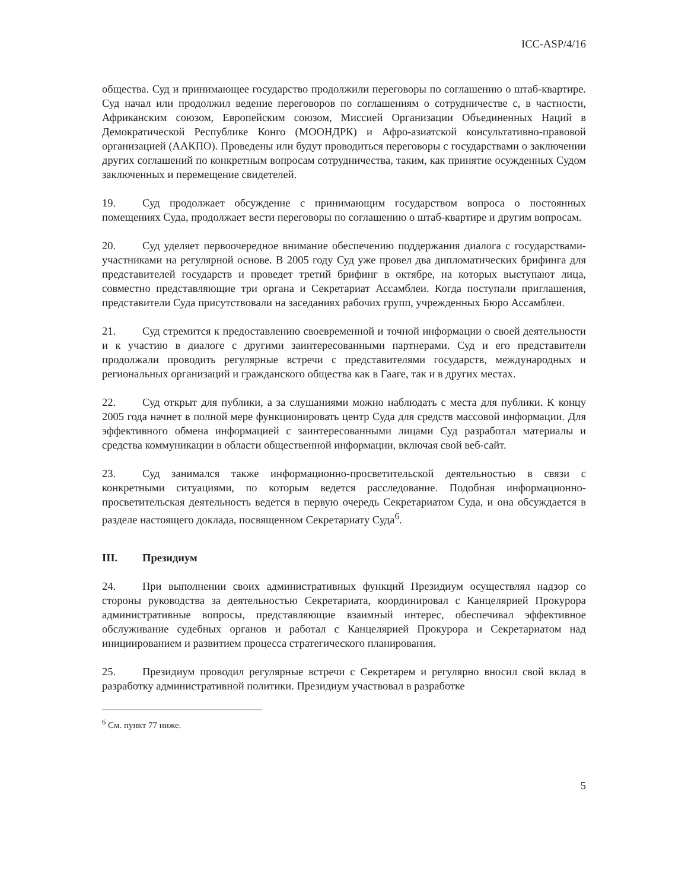ICC-ASP/4/16
общества. Суд и принимающее государство продолжили переговоры по соглашению о штаб-квартире. Суд начал или продолжил ведение переговоров по соглашениям о сотрудничестве с, в частности, Африканским союзом, Европейским союзом, Миссией Организации Объединенных Наций в Демократической Республике Конго (МООНДРК) и Афро-азиатской консультативно-правовой организацией (ААКПО). Проведены или будут проводиться переговоры с государствами о заключении других соглашений по конкретным вопросам сотрудничества, таким, как принятие осужденных Судом заключенных и перемещение свидетелей.
19. Суд продолжает обсуждение с принимающим государством вопроса о постоянных помещениях Суда, продолжает вести переговоры по соглашению о штаб-квартире и другим вопросам.
20. Суд уделяет первоочередное внимание обеспечению поддержания диалога с государствами-участниками на регулярной основе. В 2005 году Суд уже провел два дипломатических брифинга для представителей государств и проведет третий брифинг в октябре, на которых выступают лица, совместно представляющие три органа и Секретариат Ассамблеи. Когда поступали приглашения, представители Суда присутствовали на заседаниях рабочих групп, учрежденных Бюро Ассамблеи.
21. Суд стремится к предоставлению своевременной и точной информации о своей деятельности и к участию в диалоге с другими заинтересованными партнерами. Суд и его представители продолжали проводить регулярные встречи с представителями государств, международных и региональных организаций и гражданского общества как в Гааге, так и в других местах.
22. Суд открыт для публики, а за слушаниями можно наблюдать с места для публики. К концу 2005 года начнет в полной мере функционировать центр Суда для средств массовой информации. Для эффективного обмена информацией с заинтересованными лицами Суд разработал материалы и средства коммуникации в области общественной информации, включая свой веб-сайт.
23. Суд занимался также информационно-просветительской деятельностью в связи с конкретными ситуациями, по которым ведется расследование. Подобная информационно-просветительская деятельность ведется в первую очередь Секретариатом Суда, и она обсуждается в разделе настоящего доклада, посвященном Секретариату Суда<sup>6</sup>.
III. Президиум
24. При выполнении своих административных функций Президиум осуществлял надзор со стороны руководства за деятельностью Секретариата, координировал с Канцелярией Прокурора административные вопросы, представляющие взаимный интерес, обеспечивал эффективное обслуживание судебных органов и работал с Канцелярией Прокурора и Секретариатом над инициированием и развитием процесса стратегического планирования.
25. Президиум проводил регулярные встречи с Секретарем и регулярно вносил свой вклад в разработку административной политики. Президиум участвовал в разработке
<sup>6</sup> См. пункт 77 ниже.
5